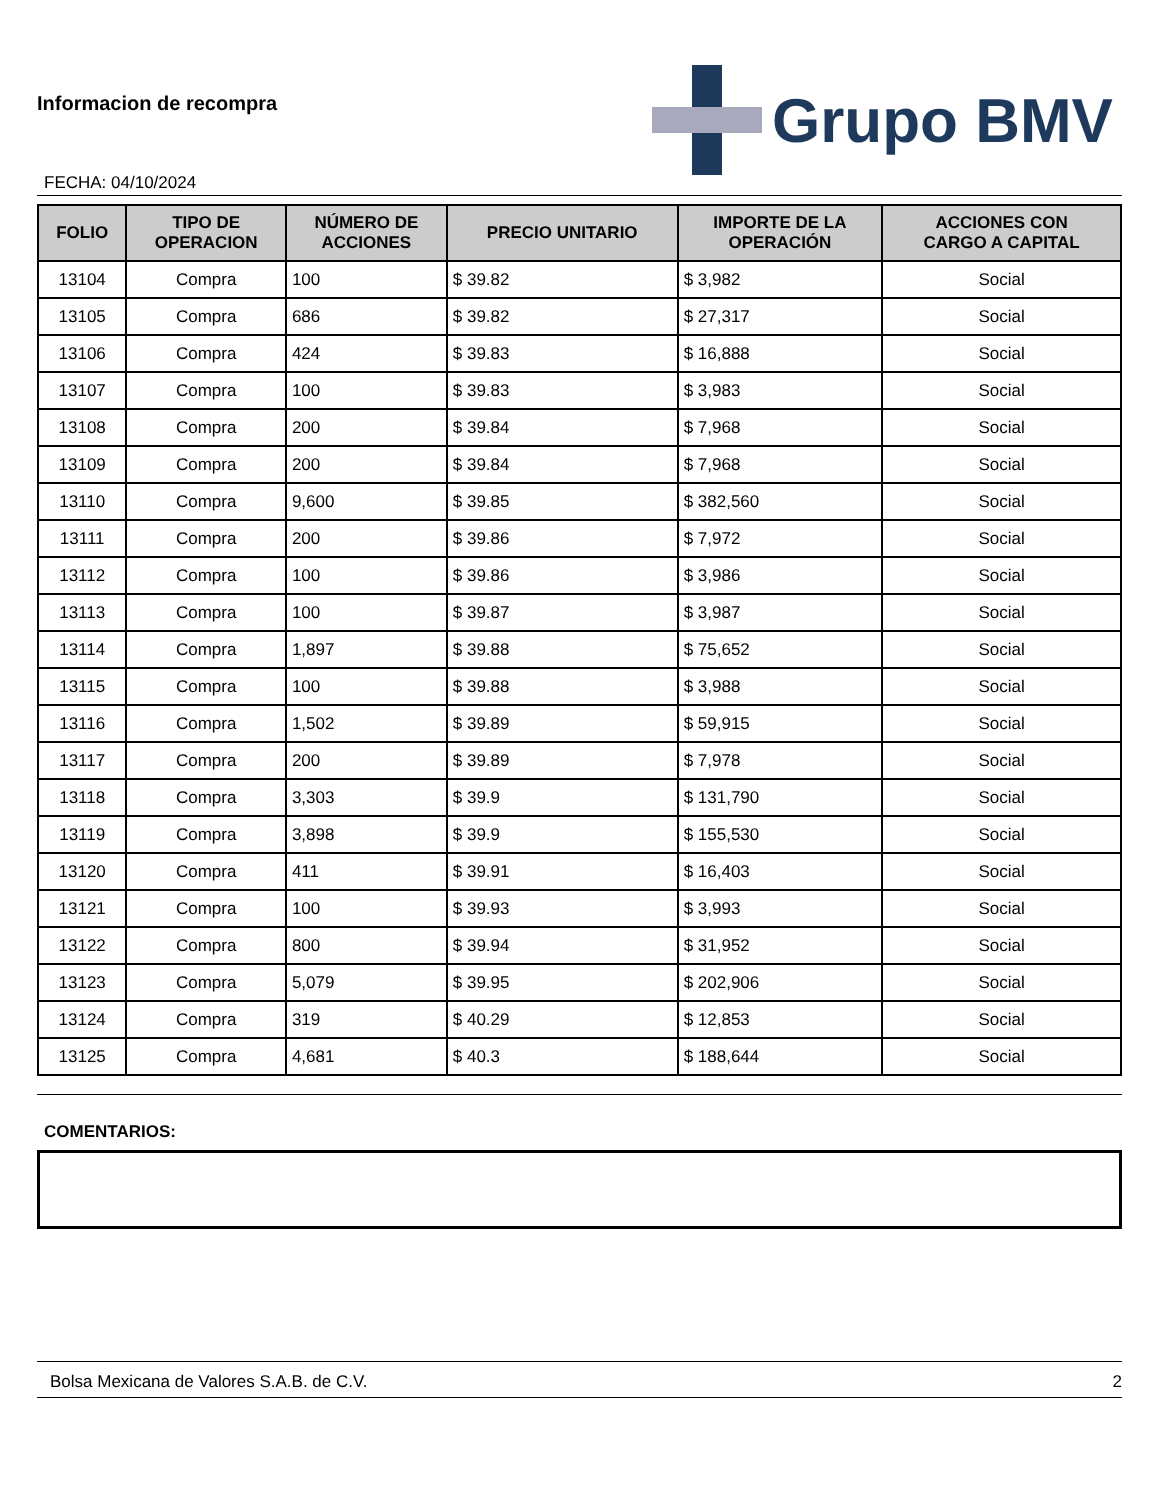Informacion de recompra
FECHA: 04/10/2024
Grupo BMV
| FOLIO | TIPO DE OPERACION | NÚMERO DE ACCIONES | PRECIO UNITARIO | IMPORTE DE LA OPERACIÓN | ACCIONES CON CARGO A CAPITAL |
| --- | --- | --- | --- | --- | --- |
| 13104 | Compra | 100 | $ 39.82 | $ 3,982 | Social |
| 13105 | Compra | 686 | $ 39.82 | $ 27,317 | Social |
| 13106 | Compra | 424 | $ 39.83 | $ 16,888 | Social |
| 13107 | Compra | 100 | $ 39.83 | $ 3,983 | Social |
| 13108 | Compra | 200 | $ 39.84 | $ 7,968 | Social |
| 13109 | Compra | 200 | $ 39.84 | $ 7,968 | Social |
| 13110 | Compra | 9,600 | $ 39.85 | $ 382,560 | Social |
| 13111 | Compra | 200 | $ 39.86 | $ 7,972 | Social |
| 13112 | Compra | 100 | $ 39.86 | $ 3,986 | Social |
| 13113 | Compra | 100 | $ 39.87 | $ 3,987 | Social |
| 13114 | Compra | 1,897 | $ 39.88 | $ 75,652 | Social |
| 13115 | Compra | 100 | $ 39.88 | $ 3,988 | Social |
| 13116 | Compra | 1,502 | $ 39.89 | $ 59,915 | Social |
| 13117 | Compra | 200 | $ 39.89 | $ 7,978 | Social |
| 13118 | Compra | 3,303 | $ 39.9 | $ 131,790 | Social |
| 13119 | Compra | 3,898 | $ 39.9 | $ 155,530 | Social |
| 13120 | Compra | 411 | $ 39.91 | $ 16,403 | Social |
| 13121 | Compra | 100 | $ 39.93 | $ 3,993 | Social |
| 13122 | Compra | 800 | $ 39.94 | $ 31,952 | Social |
| 13123 | Compra | 5,079 | $ 39.95 | $ 202,906 | Social |
| 13124 | Compra | 319 | $ 40.29 | $ 12,853 | Social |
| 13125 | Compra | 4,681 | $ 40.3 | $ 188,644 | Social |
COMENTARIOS:
Bolsa Mexicana de Valores S.A.B. de C.V. 2